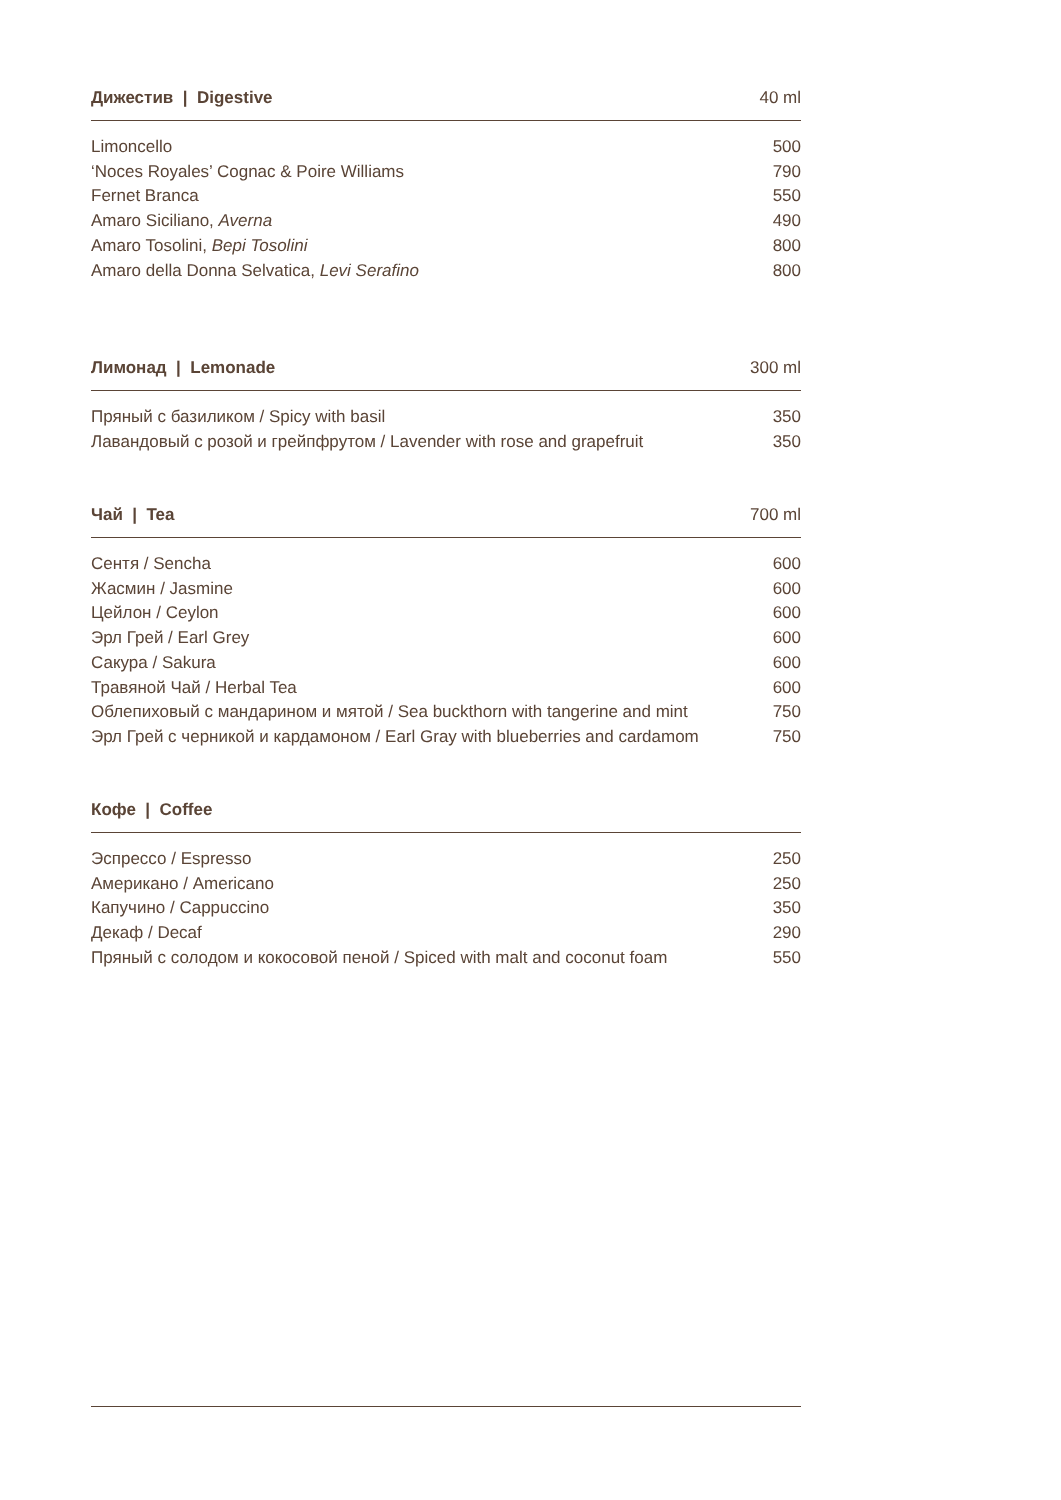| Дижестив / Digestive | 40 ml |
| --- | --- |
| Limoncello | 500 |
| ‘Noces Royales’ Cognac & Poire Williams | 790 |
| Fernet Branca | 550 |
| Amaro Siciliano, Averna | 490 |
| Amaro Tosolini, Bepi Tosolini | 800 |
| Amaro della Donna Selvatica, Levi Serafino | 800 |
| Лимонад / Lemonade | 300 ml |
| --- | --- |
| Пряный с базиликом / Spicy with basil | 350 |
| Лавандовый с розой и грейпфрутом / Lavender with rose and grapefruit | 350 |
| Чай / Tea | 700 ml |
| --- | --- |
| Сентя / Sencha | 600 |
| Жасмин / Jasmine | 600 |
| Цейлон / Ceylon | 600 |
| Эрл Грей / Earl Grey | 600 |
| Сакура / Sakura | 600 |
| Травяной Чай / Herbal Tea | 600 |
| Облепиховый с мандарином и мятой / Sea buckthorn with tangerine and mint | 750 |
| Эрл Грей с черникой и кардамоном / Earl Gray with blueberries and cardamom | 750 |
| Кофе / Coffee | |
| --- | --- |
| Эспрессо / Espresso | 250 |
| Американо / Americano | 250 |
| Капучино / Cappuccino | 350 |
| Декаф / Decaf | 290 |
| Пряный с солодом и кокосовой пеной / Spiced with malt and coconut foam | 550 |